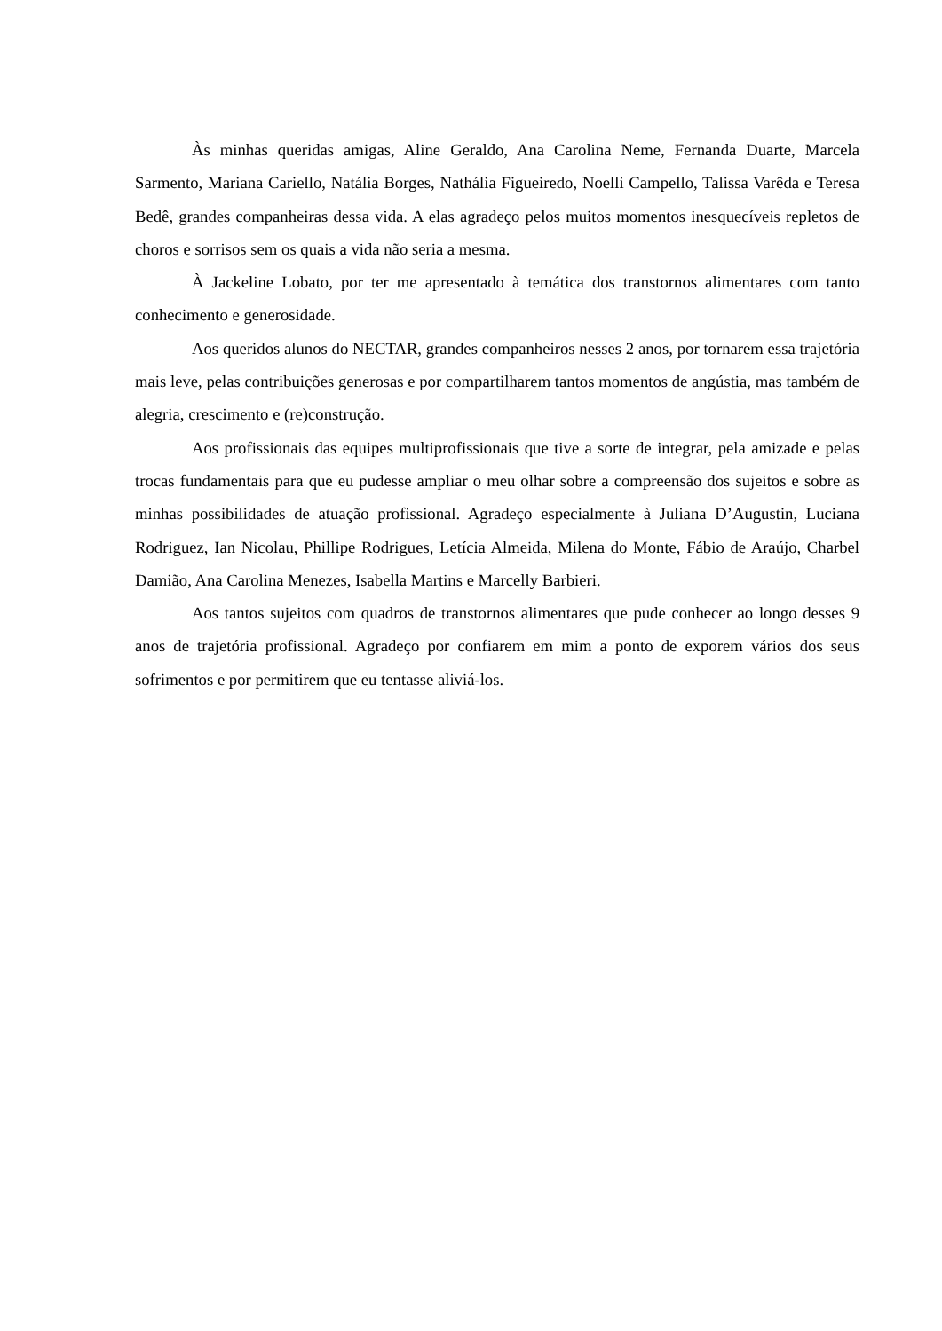Às minhas queridas amigas, Aline Geraldo, Ana Carolina Neme, Fernanda Duarte, Marcela Sarmento, Mariana Cariello, Natália Borges, Nathália Figueiredo, Noelli Campello, Talissa Varêda e Teresa Bedê, grandes companheiras dessa vida. A elas agradeço pelos muitos momentos inesquecíveis repletos de choros e sorrisos sem os quais a vida não seria a mesma.
À Jackeline Lobato, por ter me apresentado à temática dos transtornos alimentares com tanto conhecimento e generosidade.
Aos queridos alunos do NECTAR, grandes companheiros nesses 2 anos, por tornarem essa trajetória mais leve, pelas contribuições generosas e por compartilharem tantos momentos de angústia, mas também de alegria, crescimento e (re)construção.
Aos profissionais das equipes multiprofissionais que tive a sorte de integrar, pela amizade e pelas trocas fundamentais para que eu pudesse ampliar o meu olhar sobre a compreensão dos sujeitos e sobre as minhas possibilidades de atuação profissional. Agradeço especialmente à Juliana D’Augustin, Luciana Rodriguez, Ian Nicolau, Phillipe Rodrigues, Letícia Almeida, Milena do Monte, Fábio de Araújo, Charbel Damião, Ana Carolina Menezes, Isabella Martins e Marcelly Barbieri.
Aos tantos sujeitos com quadros de transtornos alimentares que pude conhecer ao longo desses 9 anos de trajetória profissional. Agradeço por confiarem em mim a ponto de exporem vários dos seus sofrimentos e por permitirem que eu tentasse aliviá-los.